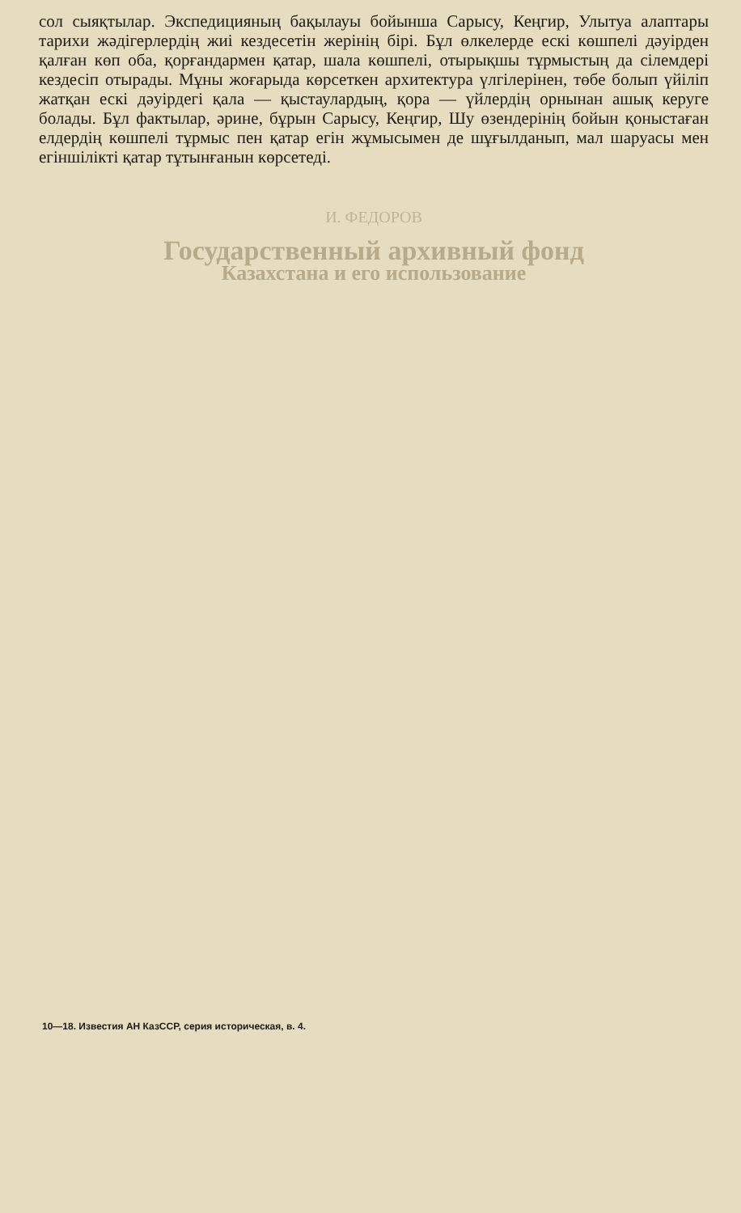сол сыяқтылар. Экспедицияның бақылауы бойынша Сарысу, Кеңгир, Улытуа алаптары тарихи жәдігерлердің жиі кездесетін жерінің бірі. Бұл өлкелерде ескі көшпелі дәуірден қалған көп оба, қорғандармен қатар, шала көшпелі, отырықшы тұрмыстың да сілемдері кездесіп отырады. Мұны жоғарыда көрсеткен архитектура үлгілерінен, төбе болып үйіліп жатқан ескі дәуірдегі қала — қыстаулардың, қора — үйлердің орнынан ашық керуге болады. Бұл фактылар, әрине, бұрын Сарысу, Кеңгир, Шу өзендерінің бойын қоныстаған елдердің көшпелі тұрмыс пен қатар егін жұмысымен де шұғылданып, мал шаруасы мен егіншілікті қатар тұтынғанын көрсетеді.
И. ФЕДОРОВ
Государственный архивный фонд
Казахстана и его использование
10—18. Известия АН КазССР, серия историческая, в. 4.